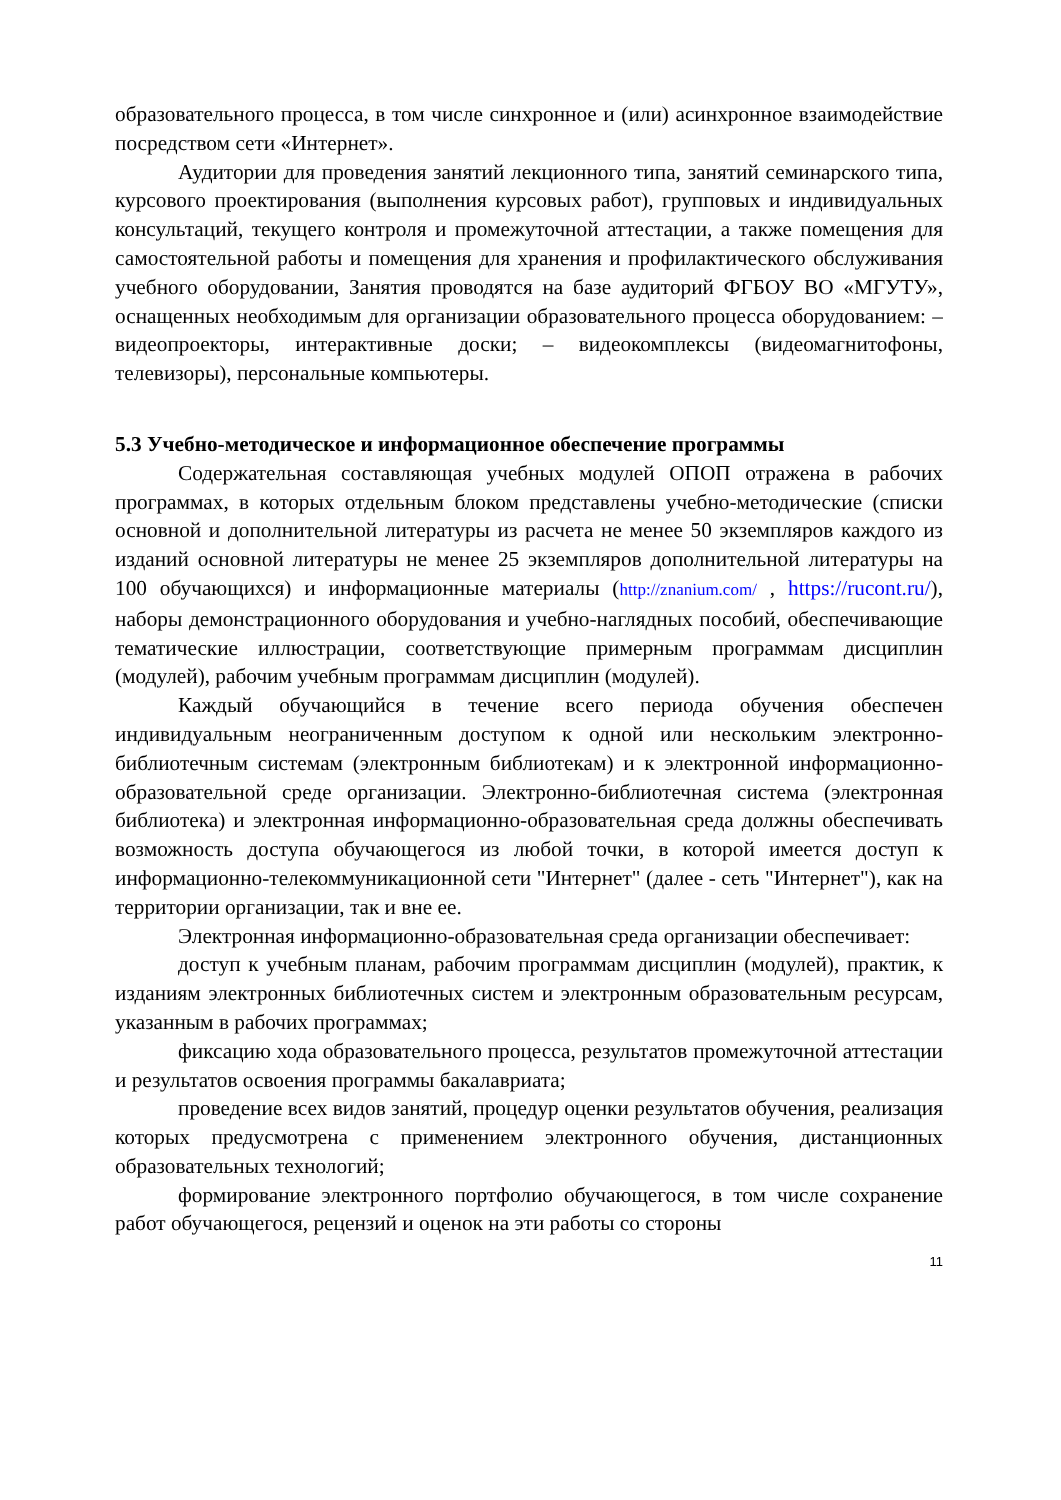образовательного процесса, в том числе синхронное и (или) асинхронное взаимодействие посредством сети «Интернет».
Аудитории для проведения занятий лекционного типа, занятий семинарского типа, курсового проектирования (выполнения курсовых работ), групповых и индивидуальных консультаций, текущего контроля и промежуточной аттестации, а также помещения для самостоятельной работы и помещения для хранения и профилактического обслуживания учебного оборудовании, Занятия проводятся на базе аудиторий ФГБОУ ВО «МГУТУ», оснащенных необходимым для организации образовательного процесса оборудованием: – видеопроекторы, интерактивные доски; – видеокомплексы (видеомагнитофоны, телевизоры), персональные компьютеры.
5.3 Учебно-методическое и информационное обеспечение программы
Содержательная составляющая учебных модулей ОПОП отражена в рабочих программах, в которых отдельным блоком представлены учебно-методические (списки основной и дополнительной литературы из расчета не менее 50 экземпляров каждого из изданий основной литературы не менее 25 экземпляров дополнительной литературы на 100 обучающихся) и информационные материалы (http://znanium.com/ , https://rucont.ru/), наборы демонстрационного оборудования и учебно-наглядных пособий, обеспечивающие тематические иллюстрации, соответствующие примерным программам дисциплин (модулей), рабочим учебным программам дисциплин (модулей).
Каждый обучающийся в течение всего периода обучения обеспечен индивидуальным неограниченным доступом к одной или нескольким электронно-библиотечным системам (электронным библиотекам) и к электронной информационно-образовательной среде организации. Электронно-библиотечная система (электронная библиотека) и электронная информационно-образовательная среда должны обеспечивать возможность доступа обучающегося из любой точки, в которой имеется доступ к информационно-телекоммуникационной сети "Интернет" (далее - сеть "Интернет"), как на территории организации, так и вне ее.
Электронная информационно-образовательная среда организации обеспечивает:
доступ к учебным планам, рабочим программам дисциплин (модулей), практик, к изданиям электронных библиотечных систем и электронным образовательным ресурсам, указанным в рабочих программах;
фиксацию хода образовательного процесса, результатов промежуточной аттестации и результатов освоения программы бакалавриата;
проведение всех видов занятий, процедур оценки результатов обучения, реализация которых предусмотрена с применением электронного обучения, дистанционных образовательных технологий;
формирование электронного портфолио обучающегося, в том числе сохранение работ обучающегося, рецензий и оценок на эти работы со стороны
11